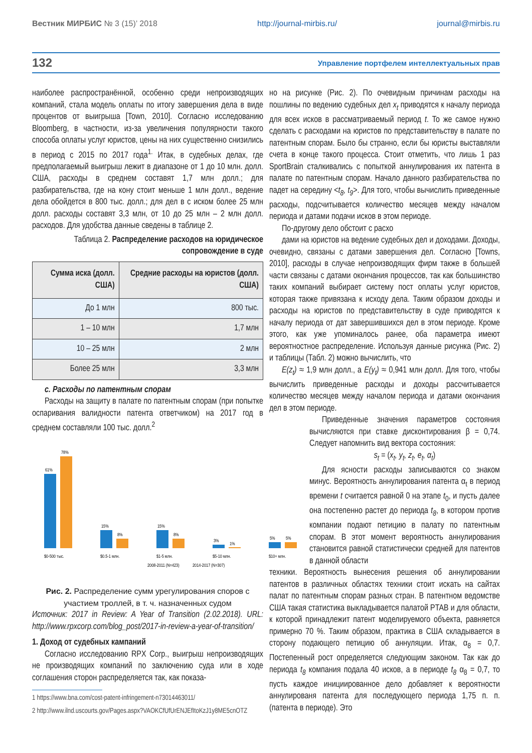Вестник МИРБИС № 3 (15)’ 2018 http://journal-mirbis.ru/ journal@mirbis.ru
132 Управление портфелем интеллектуальных прав
наиболее распространённой, особенно среди непроизводящих компаний, стала модель оплаты по итогу завершения дела в виде процентов от выигрыша [Town, 2010]. Согласно исследованию Bloomberg, в частности, из-за увеличения популярности такого способа оплаты услуг юристов, цены на них существенно снизились в период с 2015 по 2017 года<sup>1.</sup> Итак, в судебных делах, где предполагаемый выигрыш лежит в диапазоне от 1 до 10 млн. долл. США, расходы в среднем составят 1,7 млн долл.; для разбирательства, где на кону стоит меньше 1 млн долл., ведение дела обойдется в 800 тыс. долл.; для дел в с иском более 25 млн долл. расходы составят 3,3 млн, от 10 до 25 млн – 2 млн долл. расходов. Для удобства данные сведены в таблице 2.
Таблица 2. Распределение расходов на юридическое сопровождение в суде
| Сумма иска (долл. США) | Средние расходы на юристов (долл. США) |
| --- | --- |
| До 1 млн | 800 тыс. |
| 1 – 10 млн | 1,7 млн |
| 10 – 25 млн | 2 млн |
| Более 25 млн | 3,3 млн |
c. Расходы по патентным спорам
Расходы на защиту в палате по патентным спорам (при попытке оспаривания валидности патента ответчиком) на 2017 год в среднем составляли 100 тыс. долл.<sup>2</sup>
61%
78%
15%
8%
15%
8%
3%
1%
5%
5%
$0-500 тыс.
$0.5-1 млн.
$1-5 млн.
$5-10 млн.
$10+ млн.
2008-2011 (N=423)
2014-2017 (N=307)
Рис. 2. Распределение сумм урегулирования споров с участием троллей, в т. ч. назначенных судом
Источник: 2017 in Review: A Year of Transition (2.02.2018). URL: http://www.rpxcorp.com/blog_post/2017-in-review-a-year-of-transition/
1. Доход от судебных кампаний
Согласно исследованию RPX Corp., выигрыш непроизводящих не производящих компаний по заключению суда или в ходе соглашения сторон распределяется так, как показа-
1 https://www.bna.com/cost-patent-infringement-n73014463011/
2 http://www.ilnd.uscourts.gov/Pages.aspx?VAOKCfUfUrENJEfItoKzJ1y8ME5cnOTZ
но на рисунке (Рис. 2). По очевидным причинам расходы на пошлины по ведению судебных дел x<sub>t</sub> приводятся к началу периода для всех исков в рассматриваемый период t. То же самое нужно сделать с расходами на юристов по представительству в палате по патентным спорам. Было бы странно, если бы юристы выставляли счета в конце такого процесса. Стоит отметить, что лишь 1 раз SportBrain сталкивались с попыткой аннулирования их патента в палате по патентным спорам. Начало данного разбирательства по падет на середину <t<sub>8</sub>, t<sub>9</sub>>. Для того, чтобы вычислить приведенные расходы, подсчитывается количество месяцев между началом периода и датами подачи исков в этом периоде.
По-другому дело обстоит с расхо
дами на юристов на ведение судебных дел и доходами. Доходы, очевидно, связаны с датами завершения дел. Согласно [Towns, 2010], расходы в случае непроизводящих фирм также в большей части связаны с датами окончания процессов, так как большинство таких компаний выбирает систему пост оплаты услуг юристов, которая также привязана к исходу дела. Таким образом доходы и расходы на юристов по представительству в суде приводятся к началу периода от дат завершившихся дел в этом периоде. Кроме этого, как уже упоминалось ранее, оба параметра имеют вероятностное распределение. Используя данные рисунка (Рис. 2) и таблицы (Табл. 2) можно вычислить, что
E(z<sub>t</sub>) ≈ 1,9 млн долл., а E(y<sub>t</sub>) ≈ 0,941 млн долл. Для того, чтобы вычислить приведенные расходы и доходы рассчитывается количество месяцев между началом периода и датами окончания дел в этом периоде.
Приведенные значения параметров состояния вычисляются при ставке дисконтирования β = 0,74. Следует напомнить вид вектора состояния:
s<sub>t</sub> = (x<sub>t</sub>, y<sub>t</sub>, z<sub>t</sub>, e<sub>t</sub>, α<sub>t</sub>)
Для ясности расходы записываются со знаком минус. Вероятность аннулирования патента α<sub>t</sub> в период времени t считается равной 0 на этапе t<sub>0</sub>, и пусть далее она постепенно растет до периода t<sub>8</sub>, в котором против компании подают петицию в палату по патентным спорам. В этот момент вероятность аннулирования становится равной статистически средней для патентов в данной области
техники. Вероятность вынесения решения об аннулировании патентов в различных областях техники стоит искать на сайтах палат по патентным спорам разных стран. В патентном ведомстве США такая статистика выкладывается палатой PTAB и для области, к которой принадлежит патент моделируемого объекта, равняется примерно 70 %. Таким образом, практика в США складывается в сторону подающего петицию об аннуляции. Итак, α<sub>8</sub> = 0,7. Постепенный рост определяется следующим законом. Так как до периода t<sub>8</sub> компания подала 40 исков, а в периоде t<sub>8</sub> α<sub>8</sub> = 0,7, то пусть каждое инициированное дело добавляет к вероятности аннулированя патента для последующего периода 1,75 п. п. (патента в периоде). Это